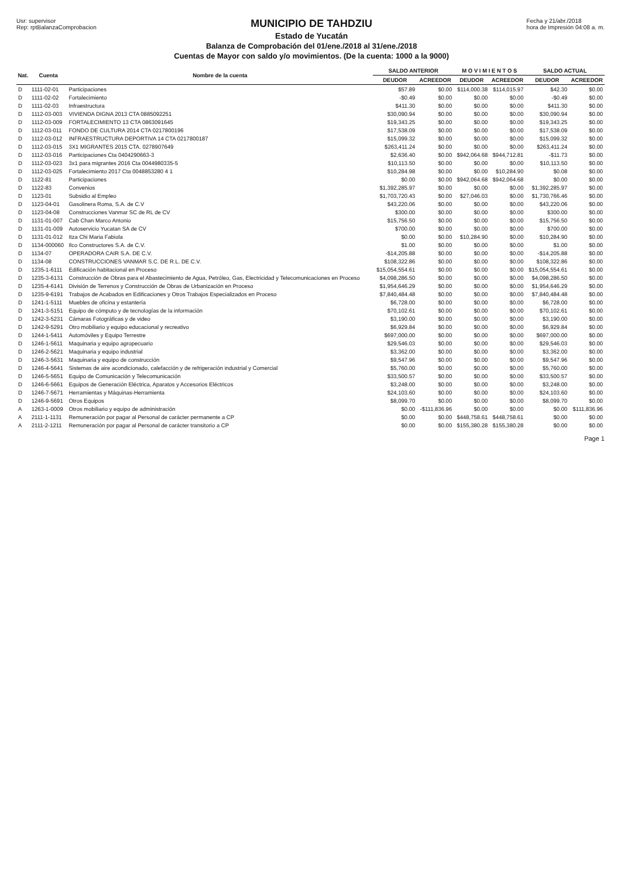Usr: supervisor
Rep: rptBalanzaComprobacion
MUNICIPIO DE TAHDZIU
Estado de Yucatán
Balanza de Comprobación del 01/ene./2018 al 31/ene./2018
Cuentas de Mayor con saldo y/o movimientos. (De la cuenta: 1000 a la 9000)
Fecha y 21/abr./2018
hora de Impresión 04:08 a. m.
| Nat. | Cuenta | Nombre de la cuenta | SALDO ANTERIOR | | M O V I M I E N T O S | | SALDO ACTUAL | |
| --- | --- | --- | --- | --- | --- | --- | --- | --- |
| | | | DEUDOR | ACREEDOR | DEUDOR | ACREEDOR | DEUDOR | ACREEDOR |
| D | 1111-02-01 | Participaciones | $57.89 | $0.00 | $114,000.38 | $114,015.97 | $42.30 | $0.00 |
| D | 1111-02-02 | Fortalecimiento | -$0.49 | $0.00 | $0.00 | $0.00 | -$0.49 | $0.00 |
| D | 1111-02-03 | Infraestructura | $411.30 | $0.00 | $0.00 | $0.00 | $411.30 | $0.00 |
| D | 1112-03-003 | VIVIENDA DIGNA 2013 CTA 0885092251 | $30,090.94 | $0.00 | $0.00 | $0.00 | $30,090.94 | $0.00 |
| D | 1112-03-009 | FORTALECIMIENTO 13 CTA 0863091645 | $19,343.25 | $0.00 | $0.00 | $0.00 | $19,343.25 | $0.00 |
| D | 1112-03-011 | FONDO DE CULTURA 2014 CTA 0217800196 | $17,538.09 | $0.00 | $0.00 | $0.00 | $17,538.09 | $0.00 |
| D | 1112-03-012 | INFRAESTRUCTURA DEPORTIVA 14 CTA 0217800187 | $15,099.32 | $0.00 | $0.00 | $0.00 | $15,099.32 | $0.00 |
| D | 1112-03-015 | 3X1 MIGRANTES 2015 CTA. 0278907649 | $263,411.24 | $0.00 | $0.00 | $0.00 | $263,411.24 | $0.00 |
| D | 1112-03-016 | Participaciones Cta 0404290663-3 | $2,636.40 | $0.00 | $942,064.68 | $944,712.81 | -$11.73 | $0.00 |
| D | 1112-03-023 | 3x1 para migrantes 2016 Cta 0044980335-5 | $10,113.50 | $0.00 | $0.00 | $0.00 | $10,113.50 | $0.00 |
| D | 1112-03-025 | Fortalecimiento 2017 Cta 0048853280 4 1 | $10,284.98 | $0.00 | $0.00 | $10,284.90 | $0.08 | $0.00 |
| D | 1122-81 | Participaciones | $0.00 | $0.00 | $942,064.68 | $942,064.68 | $0.00 | $0.00 |
| D | 1122-83 | Convenios | $1,392,285.97 | $0.00 | $0.00 | $0.00 | $1,392,285.97 | $0.00 |
| D | 1123-01 | Subsidio al Empleo | $1,703,720.43 | $0.00 | $27,046.03 | $0.00 | $1,730,766.46 | $0.00 |
| D | 1123-04-01 | Gasolinera Roma, S.A. de C.V | $43,220.06 | $0.00 | $0.00 | $0.00 | $43,220.06 | $0.00 |
| D | 1123-04-08 | Construcciones Vanmar SC de RL de CV | $300.00 | $0.00 | $0.00 | $0.00 | $300.00 | $0.00 |
| D | 1131-01-007 | Cab Chan Marco Antonio | $15,756.50 | $0.00 | $0.00 | $0.00 | $15,756.50 | $0.00 |
| D | 1131-01-009 | Autoservicio Yucatan SA de CV | $700.00 | $0.00 | $0.00 | $0.00 | $700.00 | $0.00 |
| D | 1131-01-012 | Itza Chi Maria Fabiola | $0.00 | $0.00 | $10,284.90 | $0.00 | $10,284.90 | $0.00 |
| D | 1134-000060 | Ilco Constructores S.A. de C.V. | $1.00 | $0.00 | $0.00 | $0.00 | $1.00 | $0.00 |
| D | 1134-07 | OPERADORA CAIR S.A. DE C.V. | -$14,205.88 | $0.00 | $0.00 | $0.00 | -$14,205.88 | $0.00 |
| D | 1134-08 | CONSTRUCCIONES VANMAR S.C. DE R.L. DE C.V. | $108,322.86 | $0.00 | $0.00 | $0.00 | $108,322.86 | $0.00 |
| D | 1235-1-6111 | Edificación habitacional en Proceso | $15,054,554.61 | $0.00 | $0.00 | $0.00 | $15,054,554.61 | $0.00 |
| D | 1235-3-6131 | Construcción de Obras para el Abastecimiento de Agua, Petróleo, Gas, Electricidad y Telecomunicaciones en Proceso | $4,098,286.50 | $0.00 | $0.00 | $0.00 | $4,098,286.50 | $0.00 |
| D | 1235-4-6141 | División de Terrenos y Construcción de Obras de Urbanización en Proceso | $1,954,646.29 | $0.00 | $0.00 | $0.00 | $1,954,646.29 | $0.00 |
| D | 1235-9-6191 | Trabajos de Acabados en Edificaciones y Otros Trabajos Especializados en Proceso | $7,840,484.48 | $0.00 | $0.00 | $0.00 | $7,840,484.48 | $0.00 |
| D | 1241-1-5111 | Muebles de oficina y estantería | $6,728.00 | $0.00 | $0.00 | $0.00 | $6,728.00 | $0.00 |
| D | 1241-3-5151 | Equipo de cómputo y de tecnologías de la información | $70,102.61 | $0.00 | $0.00 | $0.00 | $70,102.61 | $0.00 |
| D | 1242-3-5231 | Cámaras Fotográficas y de video | $3,190.00 | $0.00 | $0.00 | $0.00 | $3,190.00 | $0.00 |
| D | 1242-9-5291 | Otro mobiliario y equipo educacional y recreativo | $6,929.84 | $0.00 | $0.00 | $0.00 | $6,929.84 | $0.00 |
| D | 1244-1-5411 | Automóviles y Equipo Terrestre | $697,000.00 | $0.00 | $0.00 | $0.00 | $697,000.00 | $0.00 |
| D | 1246-1-5611 | Maquinaria y equipo agropecuario | $29,546.03 | $0.00 | $0.00 | $0.00 | $29,546.03 | $0.00 |
| D | 1246-2-5621 | Maquinaria y equipo industrial | $3,362.00 | $0.00 | $0.00 | $0.00 | $3,362.00 | $0.00 |
| D | 1246-3-5631 | Maquinaria y equipo de construcción | $9,547.96 | $0.00 | $0.00 | $0.00 | $9,547.96 | $0.00 |
| D | 1246-4-5641 | Sistemas de aire acondicionado, calefacción y de refrigeración industrial y Comercial | $5,760.00 | $0.00 | $0.00 | $0.00 | $5,760.00 | $0.00 |
| D | 1246-5-5651 | Equipo de Comunicación y Telecomunicación | $33,500.57 | $0.00 | $0.00 | $0.00 | $33,500.57 | $0.00 |
| D | 1246-6-5661 | Equipos de Generación Eléctrica, Aparatos y Accesorios Eléctricos | $3,248.00 | $0.00 | $0.00 | $0.00 | $3,248.00 | $0.00 |
| D | 1246-7-5671 | Herramientas y Máquinas-Herramienta | $24,103.60 | $0.00 | $0.00 | $0.00 | $24,103.60 | $0.00 |
| D | 1246-9-5691 | Otros Equipos | $8,099.70 | $0.00 | $0.00 | $0.00 | $8,099.70 | $0.00 |
| A | 1263-1-0009 | Otros mobiliario y equipo de administración | $0.00 | -$111,836.96 | $0.00 | $0.00 | $0.00 | $111,836.96 |
| A | 2111-1-1131 | Remuneración por pagar al Personal de carácter permanente a CP | $0.00 | $0.00 | $448,758.61 | $448,758.61 | $0.00 | $0.00 |
| A | 2111-2-1211 | Remuneración por pagar al Personal de carácter transitorio a CP | $0.00 | $0.00 | $155,380.28 | $155,380.28 | $0.00 | $0.00 |
Page 1